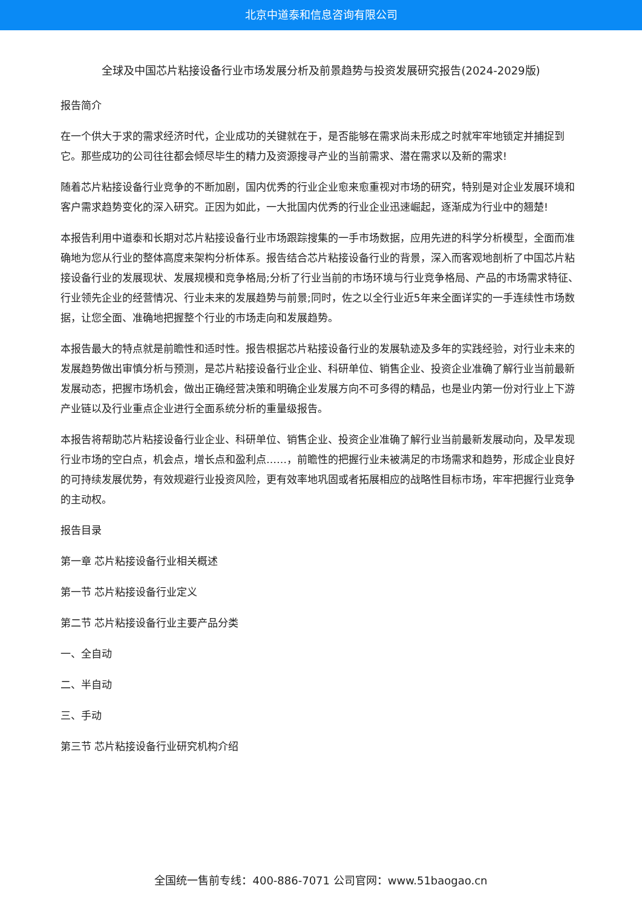北京中道泰和信息咨询有限公司
全球及中国芯片粘接设备行业市场发展分析及前景趋势与投资发展研究报告(2024-2029版)
报告简介
在一个供大于求的需求经济时代，企业成功的关键就在于，是否能够在需求尚未形成之时就牢牢地锁定并捕捉到它。那些成功的公司往往都会倾尽毕生的精力及资源搜寻产业的当前需求、潜在需求以及新的需求!
随着芯片粘接设备行业竞争的不断加剧，国内优秀的行业企业愈来愈重视对市场的研究，特别是对企业发展环境和客户需求趋势变化的深入研究。正因为如此，一大批国内优秀的行业企业迅速崛起，逐渐成为行业中的翘楚!
本报告利用中道泰和长期对芯片粘接设备行业市场跟踪搜集的一手市场数据，应用先进的科学分析模型，全面而准确地为您从行业的整体高度来架构分析体系。报告结合芯片粘接设备行业的背景，深入而客观地剖析了中国芯片粘接设备行业的发展现状、发展规模和竞争格局;分析了行业当前的市场环境与行业竞争格局、产品的市场需求特征、行业领先企业的经营情况、行业未来的发展趋势与前景;同时，佐之以全行业近5年来全面详实的一手连续性市场数据，让您全面、准确地把握整个行业的市场走向和发展趋势。
本报告最大的特点就是前瞻性和适时性。报告根据芯片粘接设备行业的发展轨迹及多年的实践经验，对行业未来的发展趋势做出审慎分析与预测，是芯片粘接设备行业企业、科研单位、销售企业、投资企业准确了解行业当前最新发展动态，把握市场机会，做出正确经营决策和明确企业发展方向不可多得的精品，也是业内第一份对行业上下游产业链以及行业重点企业进行全面系统分析的重量级报告。
本报告将帮助芯片粘接设备行业企业、科研单位、销售企业、投资企业准确了解行业当前最新发展动向，及早发现行业市场的空白点，机会点，增长点和盈利点……，前瞻性的把握行业未被满足的市场需求和趋势，形成企业良好的可持续发展优势，有效规避行业投资风险，更有效率地巩固或者拓展相应的战略性目标市场，牢牢把握行业竞争的主动权。
报告目录
第一章 芯片粘接设备行业相关概述
第一节 芯片粘接设备行业定义
第二节 芯片粘接设备行业主要产品分类
一、全自动
二、半自动
三、手动
第三节 芯片粘接设备行业研究机构介绍
全国统一售前专线：400-886-7071 公司官网：www.51baogao.cn